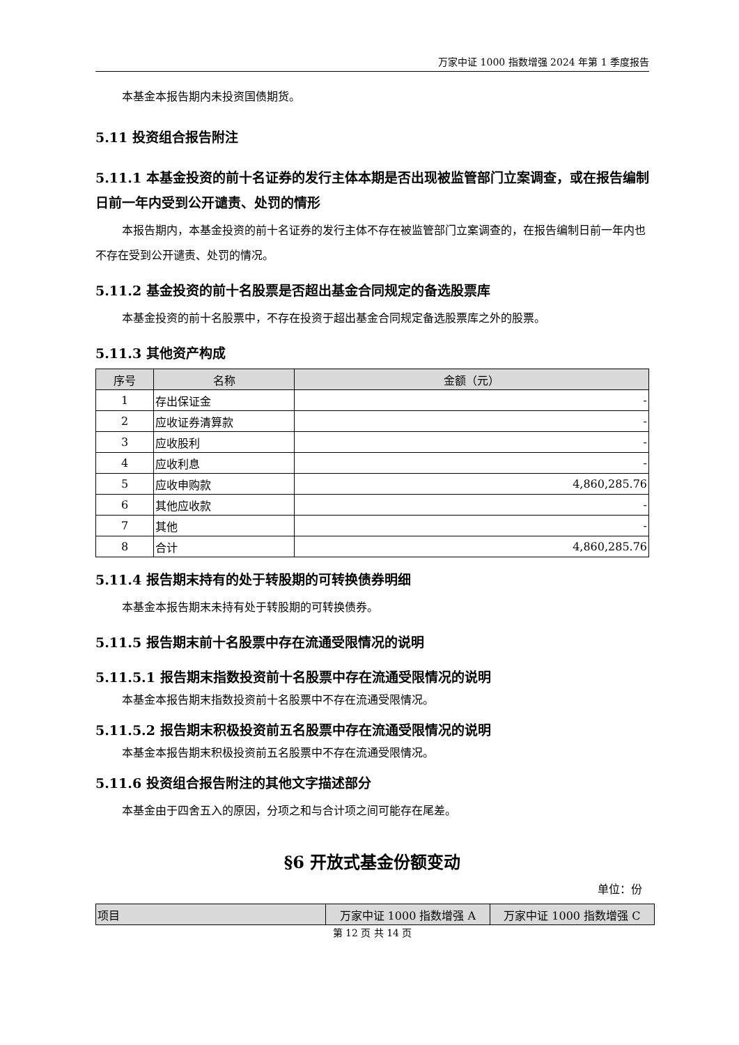万家中证 1000 指数增强 2024 年第 1 季度报告
本基金本报告期内未投资国债期货。
5.11 投资组合报告附注
5.11.1 本基金投资的前十名证券的发行主体本期是否出现被监管部门立案调查，或在报告编制日前一年内受到公开谴责、处罚的情形
本报告期内，本基金投资的前十名证券的发行主体不存在被监管部门立案调查的，在报告编制日前一年内也不存在受到公开谴责、处罚的情况。
5.11.2 基金投资的前十名股票是否超出基金合同规定的备选股票库
本基金投资的前十名股票中，不存在投资于超出基金合同规定备选股票库之外的股票。
5.11.3 其他资产构成
| 序号 | 名称 | 金额（元） |
| --- | --- | --- |
| 1 | 存出保证金 | - |
| 2 | 应收证券清算款 | - |
| 3 | 应收股利 | - |
| 4 | 应收利息 | - |
| 5 | 应收申购款 | 4,860,285.76 |
| 6 | 其他应收款 | - |
| 7 | 其他 | - |
| 8 | 合计 | 4,860,285.76 |
5.11.4 报告期末持有的处于转股期的可转换债券明细
本基金本报告期末未持有处于转股期的可转换债券。
5.11.5 报告期末前十名股票中存在流通受限情况的说明
5.11.5.1 报告期末指数投资前十名股票中存在流通受限情况的说明
本基金本报告期末指数投资前十名股票中不存在流通受限情况。
5.11.5.2 报告期末积极投资前五名股票中存在流通受限情况的说明
本基金本报告期末积极投资前五名股票中不存在流通受限情况。
5.11.6 投资组合报告附注的其他文字描述部分
本基金由于四舍五入的原因，分项之和与合计项之间可能存在尾差。
§6 开放式基金份额变动
单位：份
| 项目 | 万家中证 1000 指数增强 A | 万家中证 1000 指数增强 C |
| --- | --- | --- |
第 12 页 共 14 页